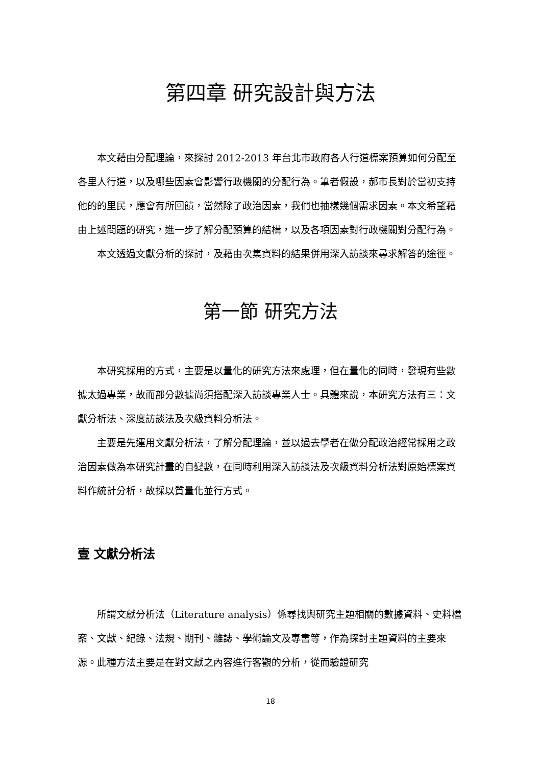第四章 研究設計與方法
本文藉由分配理論，來探討 2012-2013 年台北市政府各人行道標案預算如何分配至各里人行道，以及哪些因素會影響行政機關的分配行為。筆者假設，郝市長對於當初支持他的的里民，應會有所回饋，當然除了政治因素，我們也抽樣幾個需求因素。本文希望藉由上述問題的研究，進一步了解分配預算的結構，以及各項因素對行政機關對分配行為。
本文透過文獻分析的探討，及藉由次集資料的結果併用深入訪談來尋求解答的途徑。
第一節 研究方法
本研究採用的方式，主要是以量化的研究方法來處理，但在量化的同時，發現有些數據太過專業，故而部分數據尚須搭配深入訪談專業人士。具體來說，本研究方法有三：文獻分析法、深度訪談法及次級資料分析法。
主要是先運用文獻分析法，了解分配理論，並以過去學者在做分配政治經常採用之政治因素做為本研究計畫的自變數，在同時利用深入訪談法及次級資料分析法對原始標案資料作統計分析，故採以質量化並行方式。
壹 文獻分析法
所謂文獻分析法（Literature analysis）係尋找與研究主題相關的數據資料、史料檔案、文獻、紀錄、法規、期刊、雜誌、學術論文及專書等，作為探討主題資料的主要來源。此種方法主要是在對文獻之內容進行客觀的分析，從而驗證研究
18